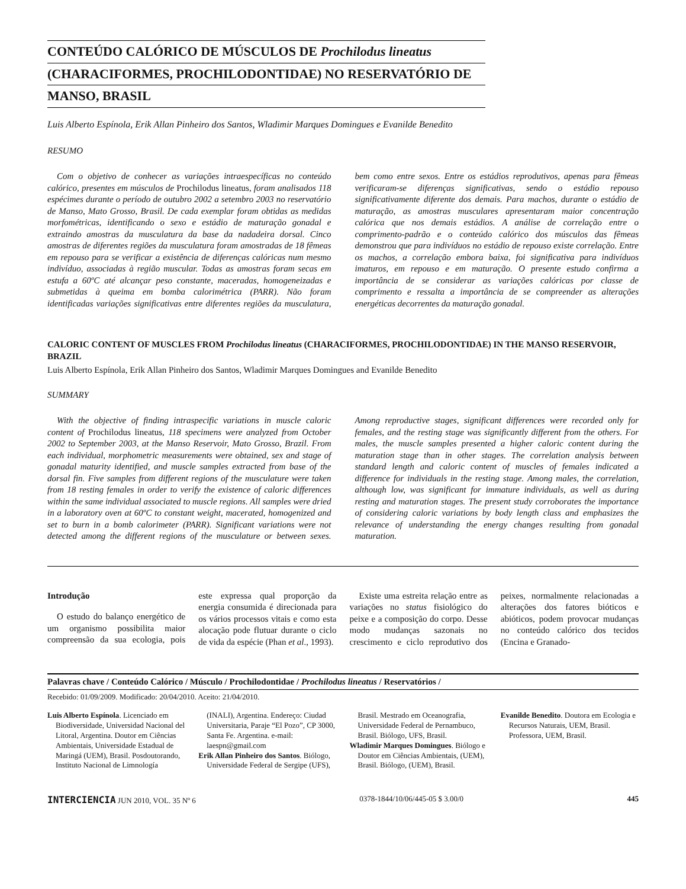CONTEÚDO CALÓRICO DE MÚSCULOS DE Prochilodus lineatus
(CHARACIFORMES, PROCHILODONTIDAE) NO RESERVATÓRIO DE
MANSO, BRASIL
Luis Alberto Espínola, Erik Allan Pinheiro dos Santos, Wladimir Marques Domingues e Evanilde Benedito
RESUMO
Com o objetivo de conhecer as variações intraespecíficas no conteúdo calórico, presentes em músculos de Prochilodus lineatus, foram analisados 118 espécimes durante o período de outubro 2002 a setembro 2003 no reservatório de Manso, Mato Grosso, Brasil. De cada exemplar foram obtidas as medidas morfométricas, identificando o sexo e estádio de maturação gonadal e extraindo amostras da musculatura da base da nadadeira dorsal. Cinco amostras de diferentes regiões da musculatura foram amostradas de 18 fêmeas em repouso para se verificar a existência de diferenças calóricas num mesmo indivíduo, associadas à região muscular. Todas as amostras foram secas em estufa a 60ºC até alcançar peso constante, maceradas, homogeneizadas e submetidas à queima em bomba calorimétrica (PARR). Não foram identificadas variações significativas entre diferentes regiões da musculatura, bem como entre sexos. Entre os estádios reprodutivos, apenas para fêmeas verificaram-se diferenças significativas, sendo o estádio repouso significativamente diferente dos demais. Para machos, durante o estádio de maturação, as amostras musculares apresentaram maior concentração calórica que nos demais estádios. A análise de correlação entre o comprimento-padrão e o conteúdo calórico dos músculos das fêmeas demonstrou que para indivíduos no estádio de repouso existe correlação. Entre os machos, a correlação embora baixa, foi significativa para indivíduos imaturos, em repouso e em maturação. O presente estudo confirma a importância de se considerar as variações calóricas por classe de comprimento e ressalta a importância de se compreender as alterações energéticas decorrentes da maturação gonadal.
CALORIC CONTENT OF MUSCLES FROM Prochilodus lineatus (CHARACIFORMES, PROCHILODONTIDAE) IN THE MANSO RESERVOIR, BRAZIL
Luis Alberto Espínola, Erik Allan Pinheiro dos Santos, Wladimir Marques Domingues and Evanilde Benedito
SUMMARY
With the objective of finding intraspecific variations in muscle caloric content of Prochilodus lineatus, 118 specimens were analyzed from October 2002 to September 2003, at the Manso Reservoir, Mato Grosso, Brazil. From each individual, morphometric measurements were obtained, sex and stage of gonadal maturity identified, and muscle samples extracted from base of the dorsal fin. Five samples from different regions of the musculature were taken from 18 resting females in order to verify the existence of caloric differences within the same individual associated to muscle regions. All samples were dried in a laboratory oven at 60ºC to constant weight, macerated, homogenized and set to burn in a bomb calorimeter (PARR). Significant variations were not detected among the different regions of the musculature or between sexes. Among reproductive stages, significant differences were recorded only for females, and the resting stage was significantly different from the others. For males, the muscle samples presented a higher caloric content during the maturation stage than in other stages. The correlation analysis between standard length and caloric content of muscles of females indicated a difference for individuals in the resting stage. Among males, the correlation, although low, was significant for immature individuals, as well as during resting and maturation stages. The present study corroborates the importance of considering caloric variations by body length class and emphasizes the relevance of understanding the energy changes resulting from gonadal maturation.
Introdução
O estudo do balanço energético de um organismo possibilita maior compreensão da sua ecologia, pois este expressa qual proporção da energia consumida é direcionada para os vários processos vitais e como esta alocação pode flutuar durante o ciclo de vida da espécie (Phan et al., 1993).
Existe uma estreita relação entre as variações no status fisiológico do peixe e a composição do corpo. Desse modo mudanças sazonais no crescimento e ciclo reprodutivo dos peixes, normalmente relacionadas a alterações dos fatores bióticos e abióticos, podem provocar mudanças no conteúdo calórico dos tecidos (Encina e Granado-
Palavras chave / Conteúdo Calórico / Músculo / Prochilodontidae / Prochilodus lineatus / Reservatórios /
Recebido: 01/09/2009. Modificado: 20/04/2010. Aceito: 21/04/2010.
Luis Alberto Espínola. Licenciado em Biodiversidade, Universidad Nacional del Litoral, Argentina. Doutor em Ciências Ambientais, Universidade Estadual de Maringá (UEM), Brasil. Posdoutorando, Instituto Nacional de Limnología (INALI), Argentina. Endereço: Ciudad Universitaria, Paraje “El Pozo”, CP 3000, Santa Fe. Argentina. e-mail: laespn@gmail.com
Erik Allan Pinheiro dos Santos. Biólogo, Universidade Federal de Sergipe (UFS), Brasil. Mestrado em Oceanografia, Universidade Federal de Pernambuco, Brasil. Biólogo, UFS, Brasil.
Wladimir Marques Domingues. Biólogo e Doutor em Ciências Ambientais, (UEM), Brasil. Biólogo, (UEM), Brasil.
Evanilde Benedito. Doutora em Ecologia e Recursos Naturais, UEM, Brasil. Professora, UEM, Brasil.
INTERCIENCIA JUN 2010, VOL. 35 Nº 6 0378-1844/10/06/445-05 $ 3.00/0 445